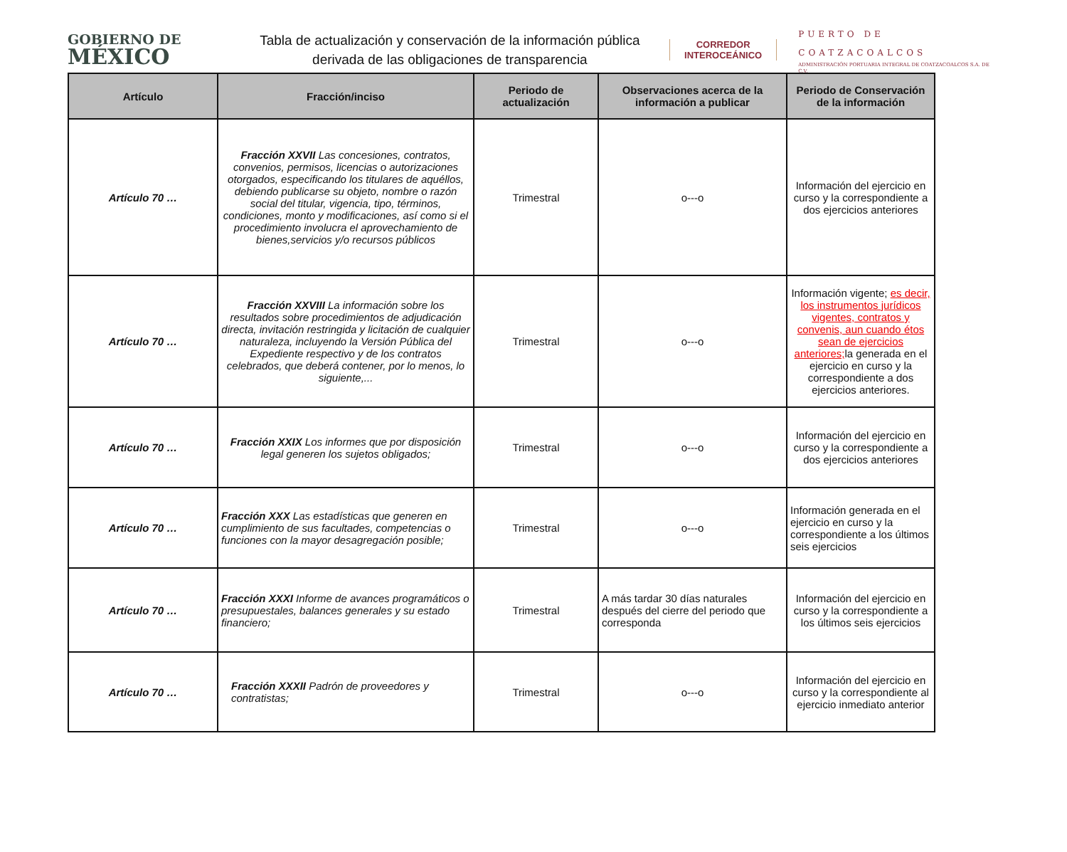GOBIERNO DE
MÉXICO
Tabla de actualización y conservación de la información pública derivada de las obligaciones de transparencia
CORREDOR
INTEROCEÁNICO
PUERTO DE
COATZACOALCOS
ADMINISTRACIÓN PORTUARIA INTEGRAL DE COATZACOALCOS S.A. DE C.V.
| Artículo | Fracción/inciso | Periodo de actualización | Observaciones acerca de la información a publicar | Periodo de Conservación de la información |
| --- | --- | --- | --- | --- |
| Artículo 70 … | Fracción XXVII Las concesiones, contratos, convenios, permisos, licencias o autorizaciones otorgados, especificando los titulares de aquéllos, debiendo publicarse su objeto, nombre o razón social del titular, vigencia, tipo, términos, condiciones, monto y modificaciones, así como si el procedimiento involucra el aprovechamiento de bienes,servicios y/o recursos públicos | Trimestral | o---o | Información del ejercicio en curso y la correspondiente a dos ejercicios anteriores |
| Artículo 70 … | Fracción XXVIII La información sobre los resultados sobre procedimientos de adjudicación directa, invitación restringida y licitación de cualquier naturaleza, incluyendo la Versión Pública del Expediente respectivo y de los contratos celebrados, que deberá contener, por lo menos, lo siguiente,... | Trimestral | o---o | Información vigente; es decir, los instrumentos jurídicos vigentes, contratos y convenis, aun cuando étos sean de ejercicios anteriores; la generada en el ejercicio en curso y la correspondiente a dos ejercicios anteriores. |
| Artículo 70 … | Fracción XXIX Los informes que por disposición legal generen los sujetos obligados; | Trimestral | o---o | Información del ejercicio en curso y la correspondiente a dos ejercicios anteriores |
| Artículo 70 … | Fracción XXX Las estadísticas que generen en cumplimiento de sus facultades, competencias o funciones con la mayor desagregación posible; | Trimestral | o---o | Información generada en el ejercicio en curso y la correspondiente a los últimos seis ejercicios |
| Artículo 70 … | Fracción XXXI Informe de avances programáticos o presupuestales, balances generales y su estado financiero; | Trimestral | A más tardar 30 días naturales después del cierre del periodo que corresponda | Información del ejercicio en curso y la correspondiente a los últimos seis ejercicios |
| Artículo 70 … | Fracción XXXII Padrón de proveedores y contratistas; | Trimestral | o---o | Información del ejercicio en curso y la correspondiente al ejercicio inmediato anterior |